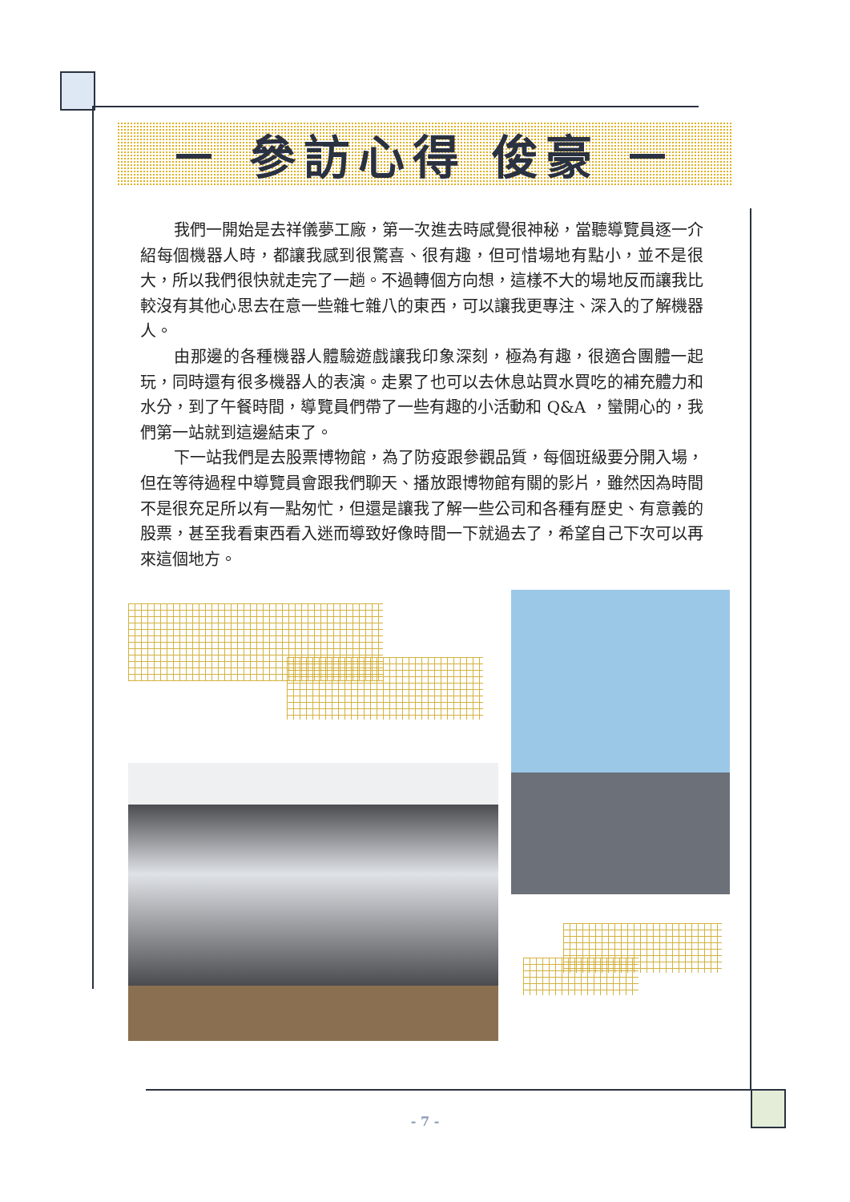－ 參訪心得 俊豪 －
我們一開始是去祥儀夢工廠，第一次進去時感覺很神秘，當聽導覽員逐一介紹每個機器人時，都讓我感到很驚喜、很有趣，但可惜場地有點小，並不是很大，所以我們很快就走完了一趟。不過轉個方向想，這樣不大的場地反而讓我比較沒有其他心思去在意一些雜七雜八的東西，可以讓我更專注、深入的了解機器人。
由那邊的各種機器人體驗遊戲讓我印象深刻，極為有趣，很適合團體一起玩，同時還有很多機器人的表演。走累了也可以去休息站買水買吃的補充體力和水分，到了午餐時間，導覽員們帶了一些有趣的小活動和 Q&A ，蠻開心的，我們第一站就到這邊結束了。
下一站我們是去股票博物館，為了防疫跟參觀品質，每個班級要分開入場，但在等待過程中導覽員會跟我們聊天、播放跟博物館有關的影片，雖然因為時間不是很充足所以有一點匆忙，但還是讓我了解一些公司和各種有歷史、有意義的股票，甚至我看東西看入迷而導致好像時間一下就過去了，希望自己下次可以再來這個地方。
- 7 -